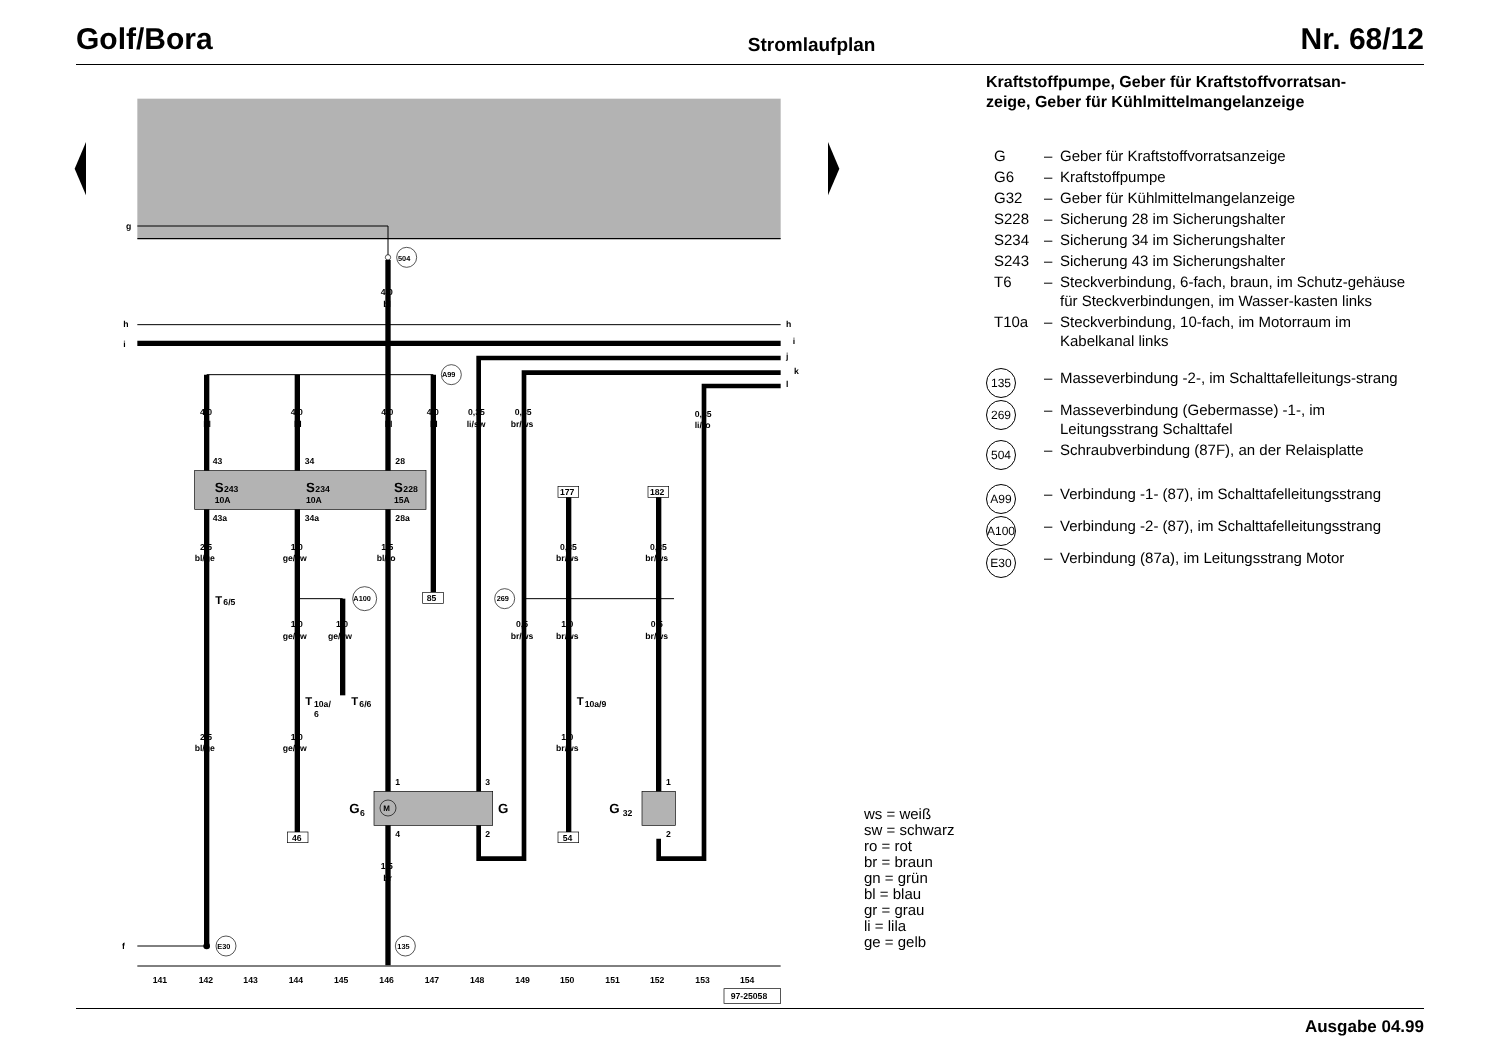Golf/Bora Stromlaufplan Nr. 68/12
g
504
4,0
bl
h
h
i
i
j
k
l
A99
4,0
bl
4,0
bl
4,0
bl
4,0
bl
0,35
li/sw
0,35
br/ws
0,35
li/ro
43
34
28
S
243
10A
S
234
10A
S
228
15A
43a
34a
28a
2,5
bl/ge
1,0
ge/sw
1,5
bl/ro
T
6/5
A100
85
1,0
ge/sw
1,0
ge/sw
T
10a/
6
T
6/6
2,5
bl/ge
1,0
ge/sw
46
177
182
0,35
br/ws
0,35
br/ws
269
0,5
br/ws
1,0
br/ws
0,5
br/ws
T
10a/9
1,0
br/ws
54
M
1
3
4
2
G
6
G
1
2
G
32
1,5
br
f
E30
135
141
142
143
144
145
146
147
148
149
150
151
152
153
154
97-25058
Kraftstoffpumpe, Geber für Kraftstoffvorratsan-
zeige, Geber für Kühlmittelmangelanzeige
G – Geber für Kraftstoffvorratsanzeige G6 – Kraftstoffpumpe G32 – Geber für Kühlmittelmangelanzeige S228 – Sicherung 28 im Sicherungshalter S234 – Sicherung 34 im Sicherungshalter S243 – Sicherung 43 im Sicherungshalter T6 – Steckverbindung, 6-fach, braun, im Schutz-gehäuse für Steckverbindungen, im Wasser-kasten links T10a – Steckverbindung, 10-fach, im Motorraum im Kabelkanal links 135 – Masseverbindung -2-, im Schalttafelleitungs-strang 269 – Masseverbindung (Gebermasse) -1-, im Leitungsstrang Schalttafel 504 – Schraubverbindung (87F), an der Relaisplatte A99 – Verbindung -1- (87), im Schalttafelleitungsstrang A100 – Verbindung -2- (87), im Schalttafelleitungsstrang E30 – Verbindung (87a), im Leitungsstrang Motor
ws = weiß
sw = schwarz
ro = rot
br = braun
gn = grün
bl = blau
gr = grau
li = lila
ge = gelb
Ausgabe 04.99